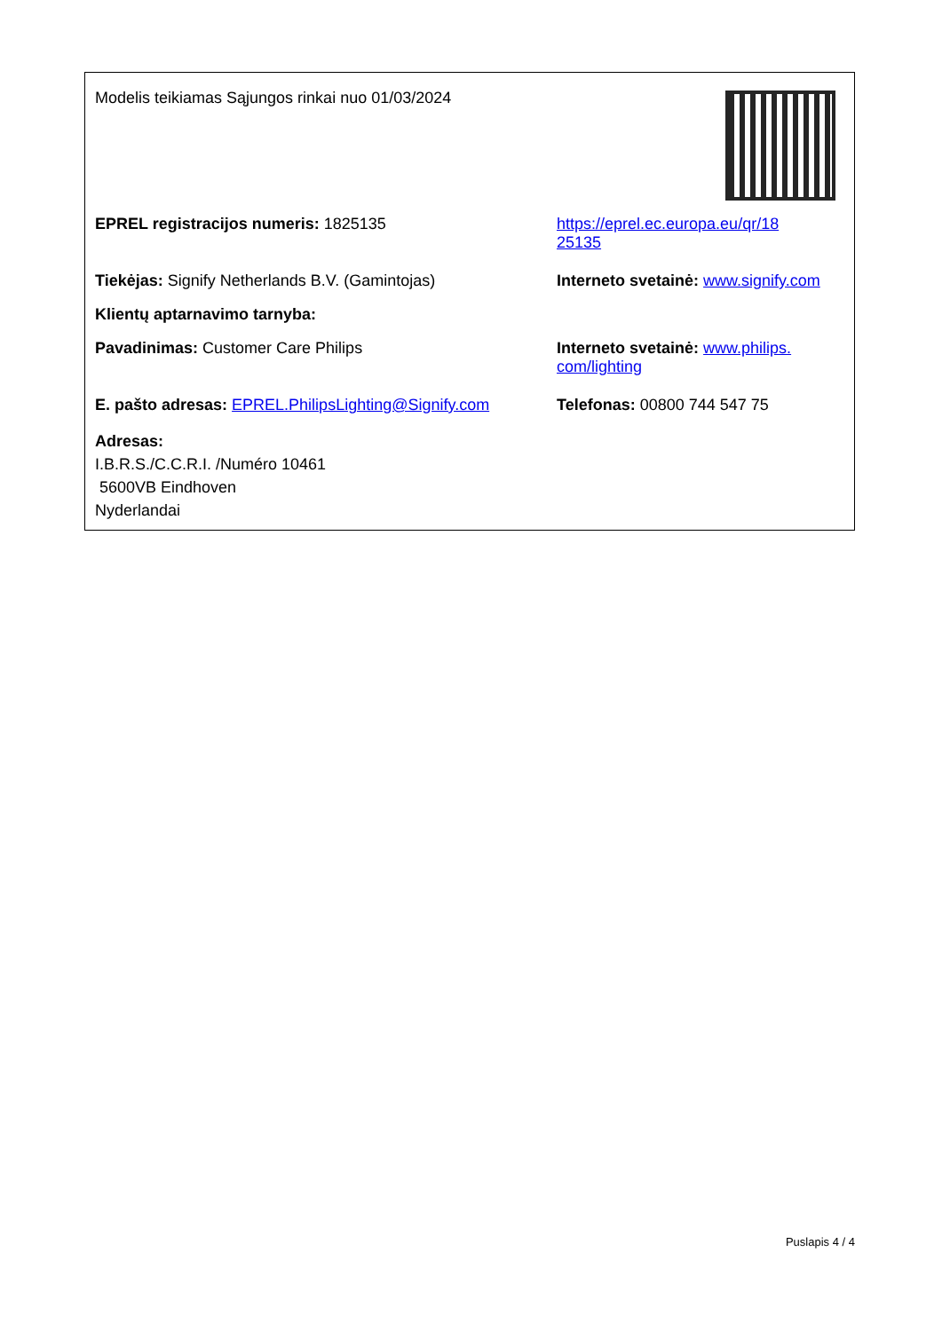Modelis teikiamas Sąjungos rinkai nuo 01/03/2024
EPREL registracijos numeris: 1825135 https://eprel.ec.europa.eu/qr/18
25135
Tiekėjas: Signify Netherlands B.V. (Gamintojas) Interneto svetainė: www.signify.com
Klientų aptarnavimo tarnyba:
Pavadinimas: Customer Care Philips Interneto svetainė: www.philips.
com/lighting
E. pašto adresas: EPREL.PhilipsLighting@Signify.com
Telefonas: 00800 744 547 75
Adresas:
I.B.R.S./C.C.R.I. /Numéro 10461
5600VB Eindhoven
Nyderlandai
Puslapis 4 / 4